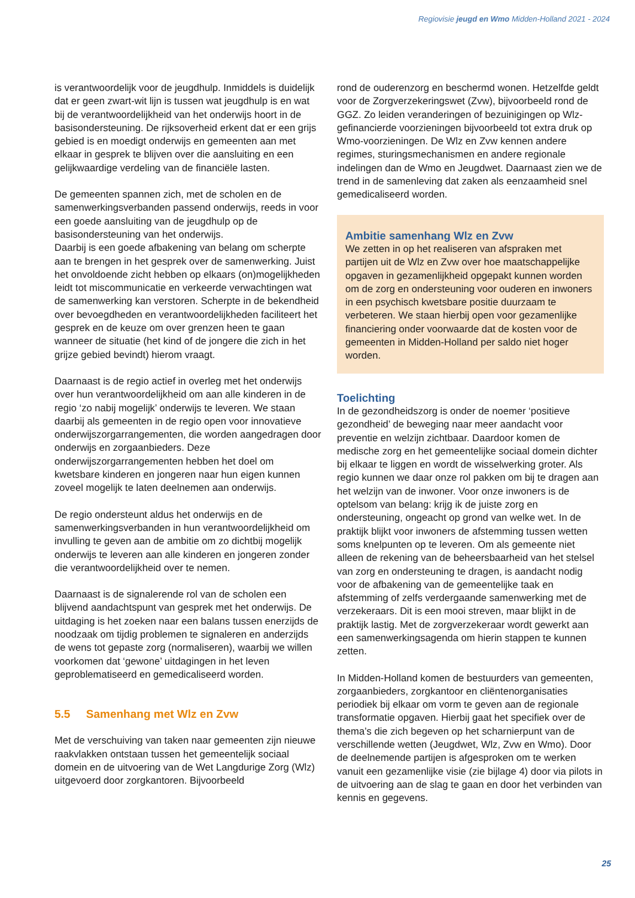Regiovisie jeugd en Wmo Midden-Holland 2021 - 2024
is verantwoordelijk voor de jeugdhulp. Inmiddels is duidelijk dat er geen zwart-wit lijn is tussen wat jeugdhulp is en wat bij de verantwoordelijkheid van het onderwijs hoort in de basisondersteuning. De rijksoverheid erkent dat er een grijs gebied is en moedigt onderwijs en gemeenten aan met elkaar in gesprek te blijven over die aansluiting en een gelijkwaardige verdeling van de financiële lasten.
De gemeenten spannen zich, met de scholen en de samenwerkingsverbanden passend onderwijs, reeds in voor een goede aansluiting van de jeugdhulp op de basisondersteuning van het onderwijs.
Daarbij is een goede afbakening van belang om scherpte aan te brengen in het gesprek over de samenwerking. Juist het onvoldoende zicht hebben op elkaars (on)mogelijkheden leidt tot miscommunicatie en verkeerde verwachtingen wat de samenwerking kan verstoren. Scherpte in de bekendheid over bevoegdheden en verantwoordelijkheden faciliteert het gesprek en de keuze om over grenzen heen te gaan wanneer de situatie (het kind of de jongere die zich in het grijze gebied bevindt) hierom vraagt.
Daarnaast is de regio actief in overleg met het onderwijs over hun verantwoordelijkheid om aan alle kinderen in de regio ‘zo nabij mogelijk’ onderwijs te leveren. We staan daarbij als gemeenten in de regio open voor innovatieve onderwijszorgarrangementen, die worden aangedragen door onderwijs en zorgaanbieders. Deze onderwijszorgarrangementen hebben het doel om kwetsbare kinderen en jongeren naar hun eigen kunnen zoveel mogelijk te laten deelnemen aan onderwijs.
De regio ondersteunt aldus het onderwijs en de samenwerkingsverbanden in hun verantwoordelijkheid om invulling te geven aan de ambitie om zo dichtbij mogelijk onderwijs te leveren aan alle kinderen en jongeren zonder die verantwoordelijkheid over te nemen.
Daarnaast is de signalerende rol van de scholen een blijvend aandachtspunt van gesprek met het onderwijs. De uitdaging is het zoeken naar een balans tussen enerzijds de noodzaak om tijdig problemen te signaleren en anderzijds de wens tot gepaste zorg (normaliseren), waarbij we willen voorkomen dat ‘gewone’ uitdagingen in het leven geproblematiseerd en gemedicaliseerd worden.
5.5 Samenhang met Wlz en Zvw
Met de verschuiving van taken naar gemeenten zijn nieuwe raakvlakken ontstaan tussen het gemeentelijk sociaal domein en de uitvoering van de Wet Langdurige Zorg (Wlz) uitgevoerd door zorgkantoren. Bijvoorbeeld
rond de ouderenzorg en beschermd wonen. Hetzelfde geldt voor de Zorgverzekeringswet (Zvw), bijvoorbeeld rond de GGZ. Zo leiden veranderingen of bezuinigingen op Wlz-gefinancierde voorzieningen bijvoorbeeld tot extra druk op Wmo-voorzieningen. De Wlz en Zvw kennen andere regimes, sturingsmechanismen en andere regionale indelingen dan de Wmo en Jeugdwet. Daarnaast zien we de trend in de samenleving dat zaken als eenzaamheid snel gemedicaliseerd worden.
Ambitie samenhang Wlz en Zvw
We zetten in op het realiseren van afspraken met partijen uit de Wlz en Zvw over hoe maatschappelijke opgaven in gezamenlijkheid opgepakt kunnen worden om de zorg en ondersteuning voor ouderen en inwoners in een psychisch kwetsbare positie duurzaam te verbeteren. We staan hierbij open voor gezamenlijke financiering onder voorwaarde dat de kosten voor de gemeenten in Midden-Holland per saldo niet hoger worden.
Toelichting
In de gezondheidszorg is onder de noemer ‘positieve gezondheid’ de beweging naar meer aandacht voor preventie en welzijn zichtbaar. Daardoor komen de medische zorg en het gemeentelijke sociaal domein dichter bij elkaar te liggen en wordt de wisselwerking groter. Als regio kunnen we daar onze rol pakken om bij te dragen aan het welzijn van de inwoner. Voor onze inwoners is de optelsom van belang: krijg ik de juiste zorg en ondersteuning, ongeacht op grond van welke wet. In de praktijk blijkt voor inwoners de afstemming tussen wetten soms knelpunten op te leveren. Om als gemeente niet alleen de rekening van de beheersbaarheid van het stelsel van zorg en ondersteuning te dragen, is aandacht nodig voor de afbakening van de gemeentelijke taak en afstemming of zelfs verdergaande samenwerking met de verzekeraars. Dit is een mooi streven, maar blijkt in de praktijk lastig. Met de zorgverzekeraar wordt gewerkt aan een samenwerkingsagenda om hierin stappen te kunnen zetten.
In Midden-Holland komen de bestuurders van gemeenten, zorgaanbieders, zorgkantoor en cliëntenorganisaties periodiek bij elkaar om vorm te geven aan de regionale transformatie opgaven. Hierbij gaat het specifiek over de thema’s die zich begeven op het scharnierpunt van de verschillende wetten (Jeugdwet, Wlz, Zvw en Wmo). Door de deelnemende partijen is afgesproken om te werken vanuit een gezamenlijke visie (zie bijlage 4) door via pilots in de uitvoering aan de slag te gaan en door het verbinden van kennis en gegevens.
25